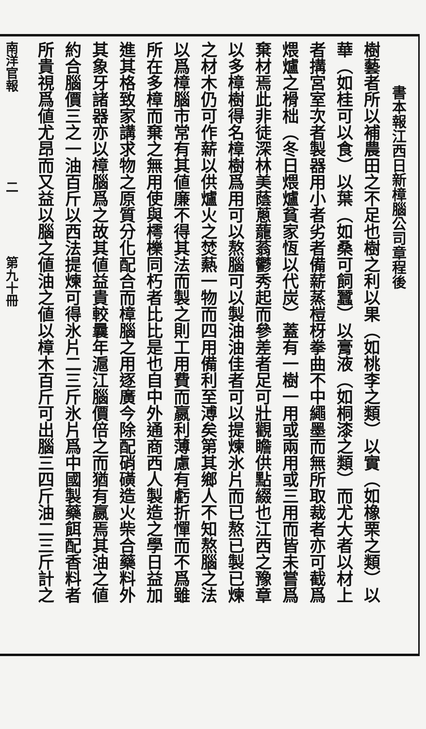書本報江西日新樟腦公司章程後
樹藝者所以補農田之不足也樹之利以果（如桃李之類）以實（如橡栗之類）以
華（如桂可以食）以葉（如桑可飼蠶）以膏液（如桐漆之類）而尤大者以材上
者搆宮室次者製器用小者劣者備薪蒸榿枒拳曲不中繩墨而無所取裁者亦可截爲
煨爐之榾柮（冬日煨爐貧家恆以代炭）蓋有一樹一用或兩用或三用而皆未嘗爲
棄材焉此非徒深林美蔭蔥蘢蓊鬱秀起而參差者足可壯觀瞻供點綴也江西之豫章
以多樟樹得名樟樹爲用可以熬腦可以製油油佳者可以提煉氷片而已熬已製已煉
之材木仍可作薪以供爐火之焚爇一物而四用備利至溥矣第其鄉人不知熬腦之法
以爲樟腦市常有其値廉不得其法而製之則工用費而嬴利薄慮有虧折憚而不爲雖
所在多樟而棄之無用使與樗櫟同朽者比比是也自中外通商西人製造之學日益加
進其格致家講求物之原質分化配合而樟腦之用逐廣今除配硝磺造火柴合藥料外
其象牙諸器亦以樟腦爲之故其値益貴較曩年滬江腦價倍之而猶有嬴焉其油之値
約合腦價三之一油百斤以西法提煉可得氷片二三斤氷片爲中國製藥餌配香料者
所貴視爲値尤昂而又益以腦之値油之値以樟木百斤可出腦三四斤油二三斤計之
南洋官報　　　　　　　二　　　　　第九十冊